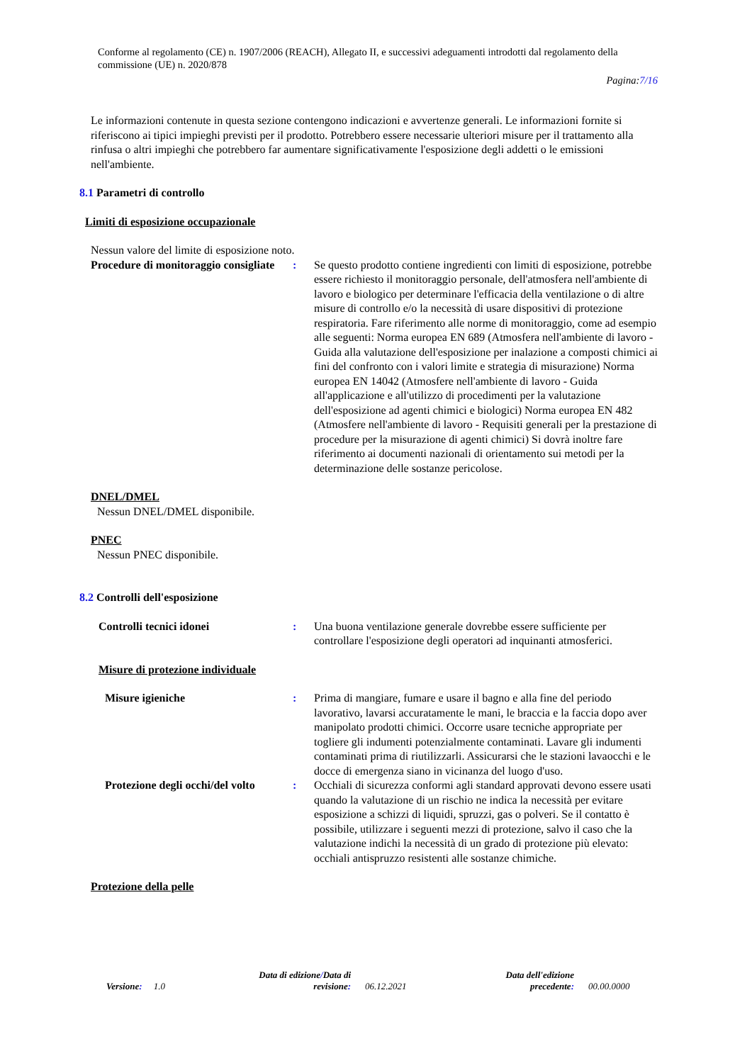Conforme al regolamento (CE) n. 1907/2006 (REACH), Allegato II, e successivi adeguamenti introdotti dal regolamento della commissione (UE) n. 2020/878
Pagina:7/16
Le informazioni contenute in questa sezione contengono indicazioni e avvertenze generali. Le informazioni fornite si riferiscono ai tipici impieghi previsti per il prodotto. Potrebbero essere necessarie ulteriori misure per il trattamento alla rinfusa o altri impieghi che potrebbero far aumentare significativamente l'esposizione degli addetti o le emissioni nell'ambiente.
8.1 Parametri di controllo
Limiti di esposizione occupazionale
Nessun valore del limite di esposizione noto.
Procedure di monitoraggio consigliate
: Se questo prodotto contiene ingredienti con limiti di esposizione, potrebbe essere richiesto il monitoraggio personale, dell'atmosfera nell'ambiente di lavoro e biologico per determinare l'efficacia della ventilazione o di altre misure di controllo e/o la necessità di usare dispositivi di protezione respiratoria. Fare riferimento alle norme di monitoraggio, come ad esempio alle seguenti: Norma europea EN 689 (Atmosfera nell'ambiente di lavoro - Guida alla valutazione dell'esposizione per inalazione a composti chimici ai fini del confronto con i valori limite e strategia di misurazione) Norma europea EN 14042 (Atmosfere nell'ambiente di lavoro - Guida all'applicazione e all'utilizzo di procedimenti per la valutazione dell'esposizione ad agenti chimici e biologici) Norma europea EN 482 (Atmosfere nell'ambiente di lavoro - Requisiti generali per la prestazione di procedure per la misurazione di agenti chimici) Si dovrà inoltre fare riferimento ai documenti nazionali di orientamento sui metodi per la determinazione delle sostanze pericolose.
DNEL/DMEL
Nessun DNEL/DMEL disponibile.
PNEC
Nessun PNEC disponibile.
8.2 Controlli dell'esposizione
Controlli tecnici idonei : Una buona ventilazione generale dovrebbe essere sufficiente per controllare l'esposizione degli operatori ad inquinanti atmosferici.
Misure di protezione individuale
Misure igieniche : Prima di mangiare, fumare e usare il bagno e alla fine del periodo lavorativo, lavarsi accuratamente le mani, le braccia e la faccia dopo aver manipolato prodotti chimici. Occorre usare tecniche appropriate per togliere gli indumenti potenzialmente contaminati. Lavare gli indumenti contaminati prima di riutilizzarli. Assicurarsi che le stazioni lavaocchi e le docce di emergenza siano in vicinanza del luogo d'uso.
Protezione degli occhi/del volto
: Occhiali di sicurezza conformi agli standard approvati devono essere usati quando la valutazione di un rischio ne indica la necessità per evitare esposizione a schizzi di liquidi, spruzzi, gas o polveri. Se il contatto è possibile, utilizzare i seguenti mezzi di protezione, salvo il caso che la valutazione indichi la necessità di un grado di protezione più elevato: occhiali antispruzzo resistenti alle sostanze chimiche.
Protezione della pelle
Versione: 1.0
Data di edizione/Data di revisione:
06.12.2021
Data dell'edizione precedente:
00.00.0000